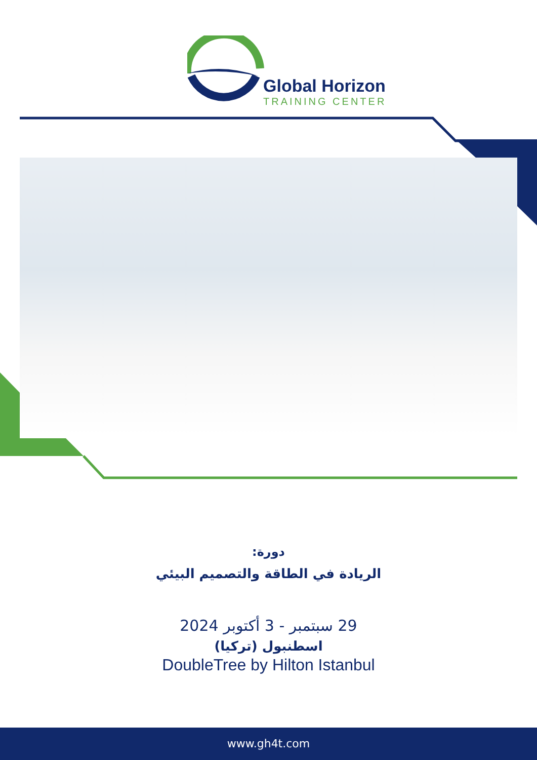Global Horizon
TRAINING CENTER
دورة:
الريادة في الطاقة والتصميم البيئي
29 سبتمبر - 3 أكتوبر 2024
اسطنبول (تركيا)
DoubleTree by Hilton Istanbul
www.gh4t.com